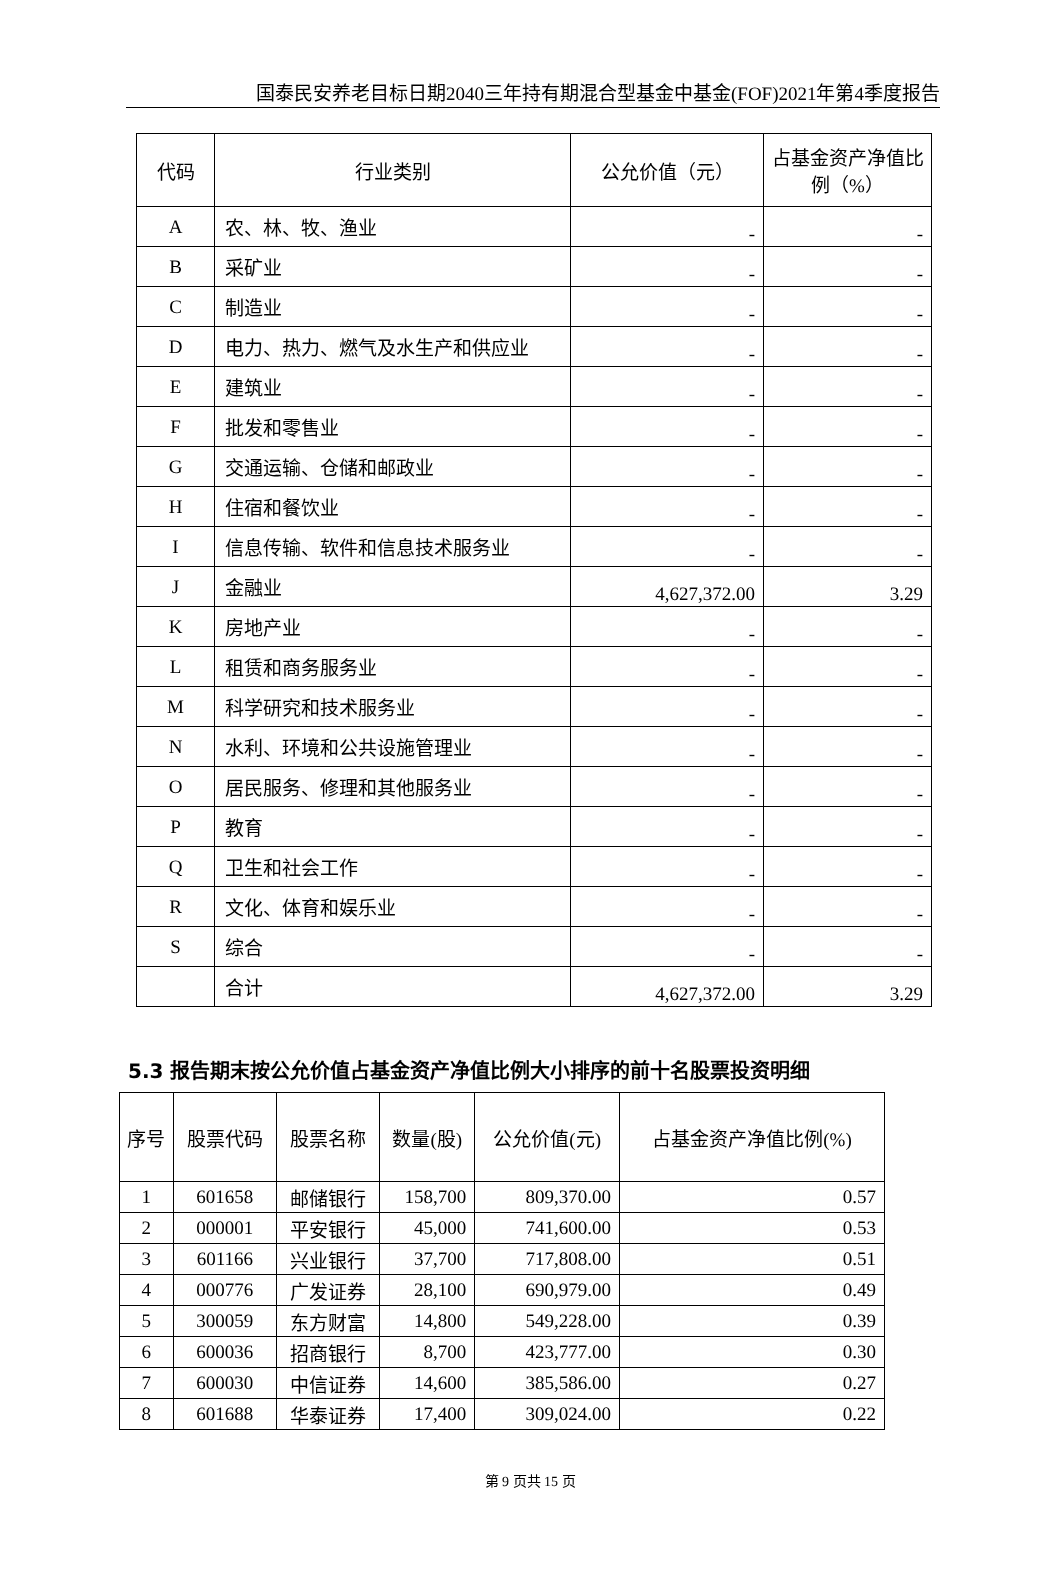国泰民安养老目标日期2040三年持有期混合型基金中基金(FOF)2021年第4季度报告
| 代码 | 行业类别 | 公允价值（元） | 占基金资产净值比例（%） |
| --- | --- | --- | --- |
| A | 农、林、牧、渔业 | - | - |
| B | 采矿业 | - | - |
| C | 制造业 | - | - |
| D | 电力、热力、燃气及水生产和供应业 | - | - |
| E | 建筑业 | - | - |
| F | 批发和零售业 | - | - |
| G | 交通运输、仓储和邮政业 | - | - |
| H | 住宿和餐饮业 | - | - |
| I | 信息传输、软件和信息技术服务业 | - | - |
| J | 金融业 | 4,627,372.00 | 3.29 |
| K | 房地产业 | - | - |
| L | 租赁和商务服务业 | - | - |
| M | 科学研究和技术服务业 | - | - |
| N | 水利、环境和公共设施管理业 | - | - |
| O | 居民服务、修理和其他服务业 | - | - |
| P | 教育 | - | - |
| Q | 卫生和社会工作 | - | - |
| R | 文化、体育和娱乐业 | - | - |
| S | 综合 | - | - |
| | 合计 | 4,627,372.00 | 3.29 |
5.3 报告期末按公允价值占基金资产净值比例大小排序的前十名股票投资明细
| 序号 | 股票代码 | 股票名称 | 数量(股) | 公允价值(元) | 占基金资产净值比例(%) |
| --- | --- | --- | --- | --- | --- |
| 1 | 601658 | 邮储银行 | 158,700 | 809,370.00 | 0.57 |
| 2 | 000001 | 平安银行 | 45,000 | 741,600.00 | 0.53 |
| 3 | 601166 | 兴业银行 | 37,700 | 717,808.00 | 0.51 |
| 4 | 000776 | 广发证券 | 28,100 | 690,979.00 | 0.49 |
| 5 | 300059 | 东方财富 | 14,800 | 549,228.00 | 0.39 |
| 6 | 600036 | 招商银行 | 8,700 | 423,777.00 | 0.30 |
| 7 | 600030 | 中信证券 | 14,600 | 385,586.00 | 0.27 |
| 8 | 601688 | 华泰证券 | 17,400 | 309,024.00 | 0.22 |
第 9 页共 15 页